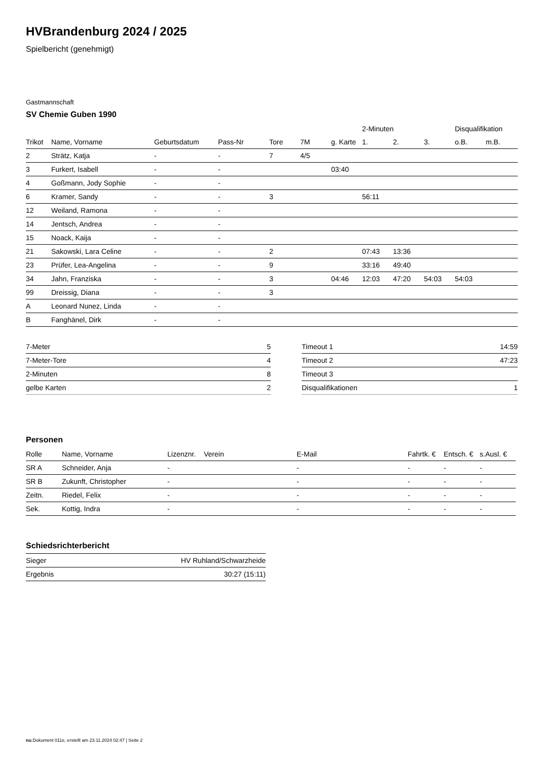HVBrandenburg 2024 / 2025
Spielbericht (genehmigt)
Gastmannschaft
SV Chemie Guben 1990
| | | | | | | | 2-Minuten | | | Disqualifikation | |
| --- | --- | --- | --- | --- | --- | --- | --- | --- | --- | --- | --- |
| Trikot | Name, Vorname | Geburtsdatum | Pass-Nr | Tore | 7M | g. Karte | 1. | 2. | 3. | o.B. | m.B. |
| 2 | Strätz, Katja | - | - | 7 | 4/5 | | | | | | |
| 3 | Furkert, Isabell | - | - | | | 03:40 | | | | | |
| 4 | Goßmann, Jody Sophie | - | - | | | | | | | | |
| 6 | Kramer, Sandy | - | - | 3 | | | 56:11 | | | | |
| 12 | Weiland, Ramona | - | - | | | | | | | | |
| 14 | Jentsch, Andrea | - | - | | | | | | | | |
| 15 | Noack, Kaija | - | - | | | | | | | | |
| 21 | Sakowski, Lara Celine | - | - | 2 | | | 07:43 | 13:36 | | | |
| 23 | Prüfer, Lea-Angelina | - | - | 9 | | | 33:16 | 49:40 | | | |
| 34 | Jahn, Franziska | - | - | 3 | | 04:46 | 12:03 | 47:20 | 54:03 | 54:03 | |
| 99 | Dreissig, Diana | - | - | 3 | | | | | | | |
| A | Leonard Nunez, Linda | - | - | | | | | | | | |
| B | Fanghänel, Dirk | - | - | | | | | | | | |
| 7-Meter | 5 |
| 7-Meter-Tore | 4 |
| 2-Minuten | 8 |
| gelbe Karten | 2 |
| Timeout 1 | 14:59 |
| Timeout 2 | 47:23 |
| Timeout 3 | |
| Disqualifikationen | 1 |
Personen
| Rolle | Name, Vorname | Lizenznr. | Verein | E-Mail | Fahrtk. € | Entsch. € | s.Ausl. € |
| --- | --- | --- | --- | --- | --- | --- | --- |
| SR A | Schneider, Anja | - | | - | - | - | - |
| SR B | Zukunft, Christopher | - | | - | - | - | - |
| Zeitn. | Riedel, Felix | - | | - | - | - | - |
| Sek. | Kottig, Indra | - | | - | - | - | - |
Schiedsrichterbericht
| Sieger | HV Ruhland/Schwarzheide |
| Ergebnis | 30:27 (15:11) |
nu.Dokument 011e, erstellt am 23.11.2024 02:47 | Seite 2